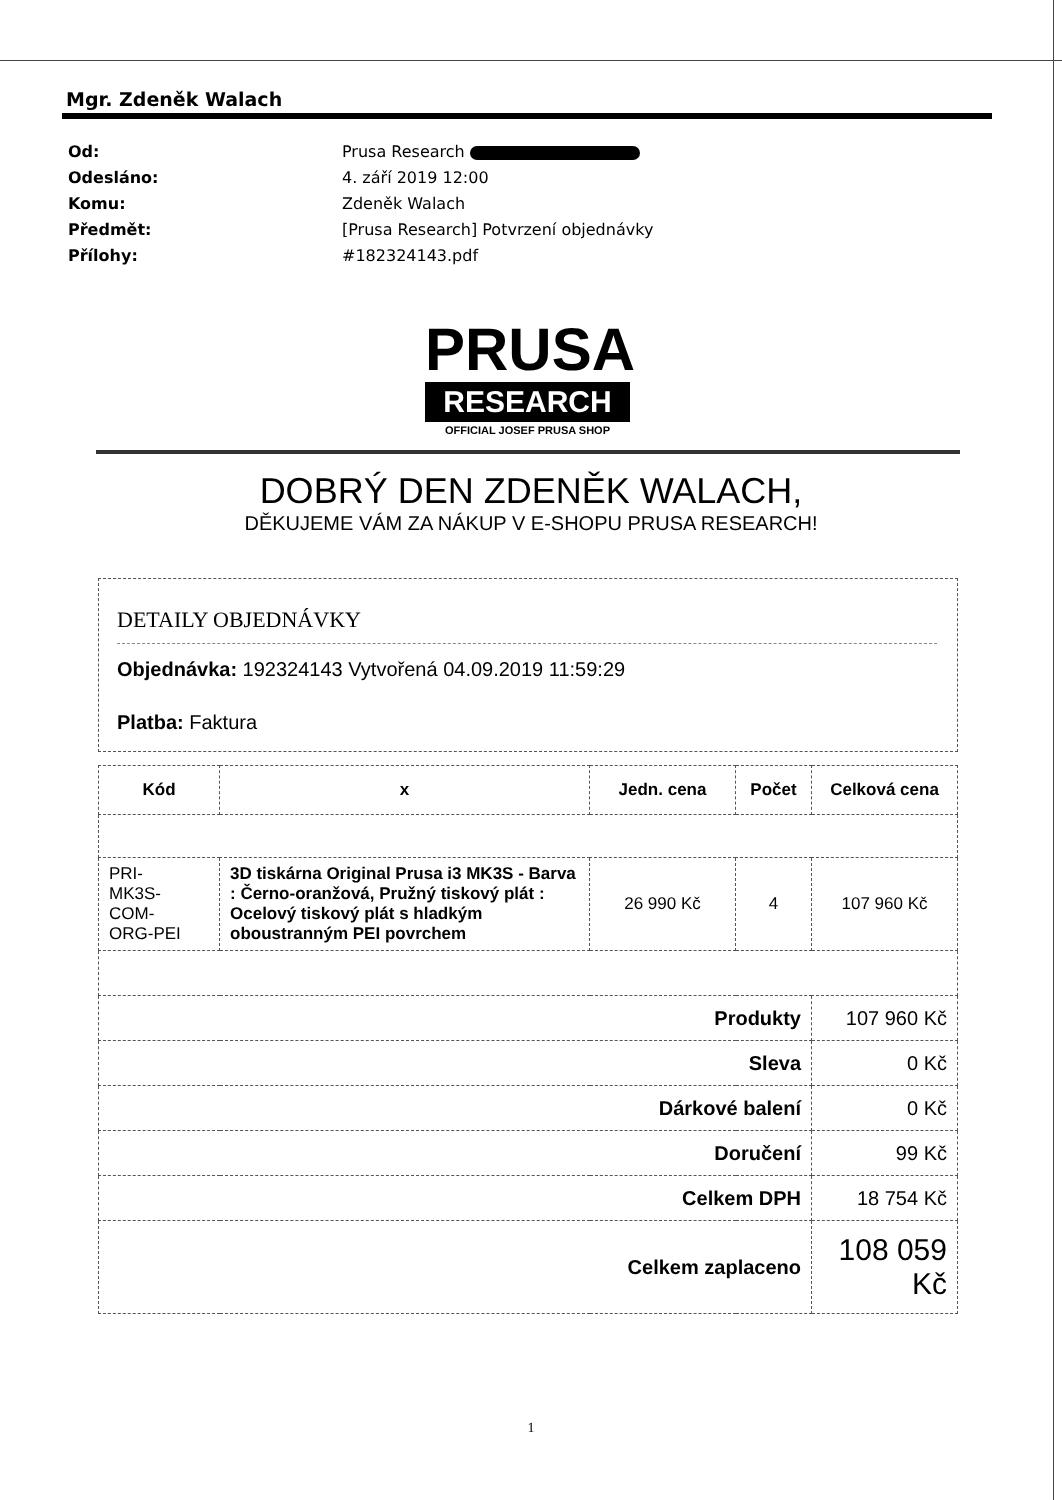Mgr. Zdeněk Walach
| Od: | Prusa Research |
| Odesláno: | 4. září 2019 12:00 |
| Komu: | Zdeněk Walach |
| Předmět: | [Prusa Research] Potvrzení objednávky |
| Přílohy: | #182324143.pdf |
PRUSA
RESEARCH
OFFICIAL JOSEF PRUSA SHOP
DOBRÝ DEN ZDENĚK WALACH,
DĚKUJEME VÁM ZA NÁKUP V E-SHOPU PRUSA RESEARCH!
DETAILY OBJEDNÁVKY
Objednávka: 192324143 Vytvořená 04.09.2019 11:59:29
Platba: Faktura
| Kód | x | Jedn. cena | Počet | Celková cena |
| --- | --- | --- | --- | --- |
| PRI- MK3S- COM- ORG-PEI | 3D tiskárna Original Prusa i3 MK3S - Barva : Černo-oranžová, Pružný tiskový plát : Ocelový tiskový plát s hladkým oboustranným PEI povrchem | 26 990 Kč | 4 | 107 960 Kč |
| Produkty | | | | 107 960 Kč |
| Sleva | | | | 0 Kč |
| Dárkové balení | | | | 0 Kč |
| Doručení | | | | 99 Kč |
| Celkem DPH | | | | 18 754 Kč |
| Celkem zaplaceno | | | | 108 059 Kč |
1